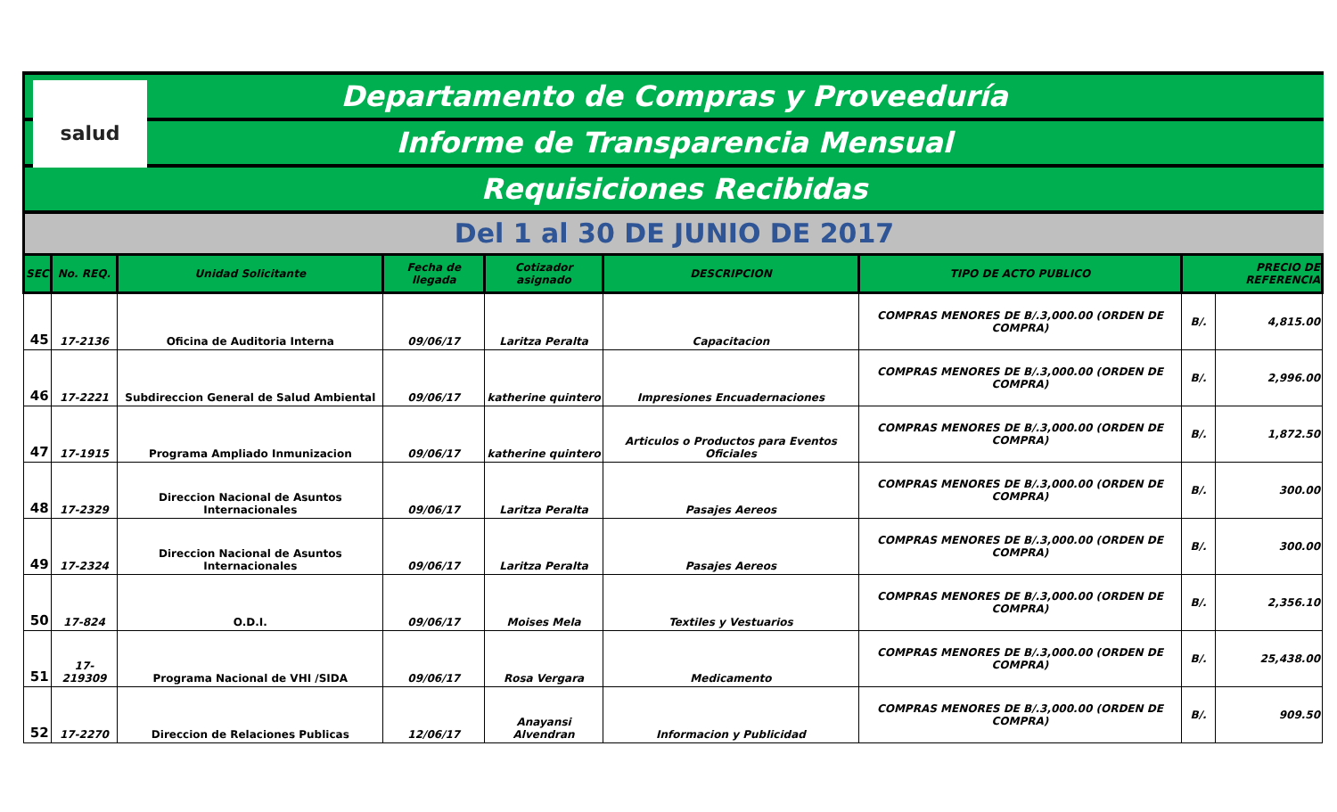Departamento de Compras y Proveeduría
Informe de Transparencia Mensual
Requisiciones Recibidas
salud
Del 1 al 30 DE JUNIO DE 2017
| SEC | No. REQ. | Unidad Solicitante | Fecha de llegada | Cotizador asignado | DESCRIPCION | TIPO DE ACTO PUBLICO | PRECIO DE REFERENCIA | |
| --- | --- | --- | --- | --- | --- | --- | --- | --- |
| 45 | 17-2136 | Oficina de Auditoria Interna | 09/06/17 | Laritza Peralta | Capacitacion | COMPRAS MENORES DE B/.3,000.00 (ORDEN DE COMPRA) | B/. | 4,815.00 |
| 46 | 17-2221 | Subdireccion General de Salud Ambiental | 09/06/17 | katherine quintero | Impresiones Encuadernaciones | COMPRAS MENORES DE B/.3,000.00 (ORDEN DE COMPRA) | B/. | 2,996.00 |
| 47 | 17-1915 | Programa Ampliado Inmunizacion | 09/06/17 | katherine quintero | Articulos o Productos para Eventos Oficiales | COMPRAS MENORES DE B/.3,000.00 (ORDEN DE COMPRA) | B/. | 1,872.50 |
| 48 | 17-2329 | Direccion Nacional de Asuntos Internacionales | 09/06/17 | Laritza Peralta | Pasajes Aereos | COMPRAS MENORES DE B/.3,000.00 (ORDEN DE COMPRA) | B/. | 300.00 |
| 49 | 17-2324 | Direccion Nacional de Asuntos Internacionales | 09/06/17 | Laritza Peralta | Pasajes Aereos | COMPRAS MENORES DE B/.3,000.00 (ORDEN DE COMPRA) | B/. | 300.00 |
| 50 | 17-824 | O.D.I. | 09/06/17 | Moises Mela | Textiles y Vestuarios | COMPRAS MENORES DE B/.3,000.00 (ORDEN DE COMPRA) | B/. | 2,356.10 |
| 51 | 17-219309 | Programa Nacional de VHI /SIDA | 09/06/17 | Rosa Vergara | Medicamento | COMPRAS MENORES DE B/.3,000.00 (ORDEN DE COMPRA) | B/. | 25,438.00 |
| 52 | 17-2270 | Direccion de Relaciones Publicas | 12/06/17 | Anayansi Alvendran | Informacion y Publicidad | COMPRAS MENORES DE B/.3,000.00 (ORDEN DE COMPRA) | B/. | 909.50 |